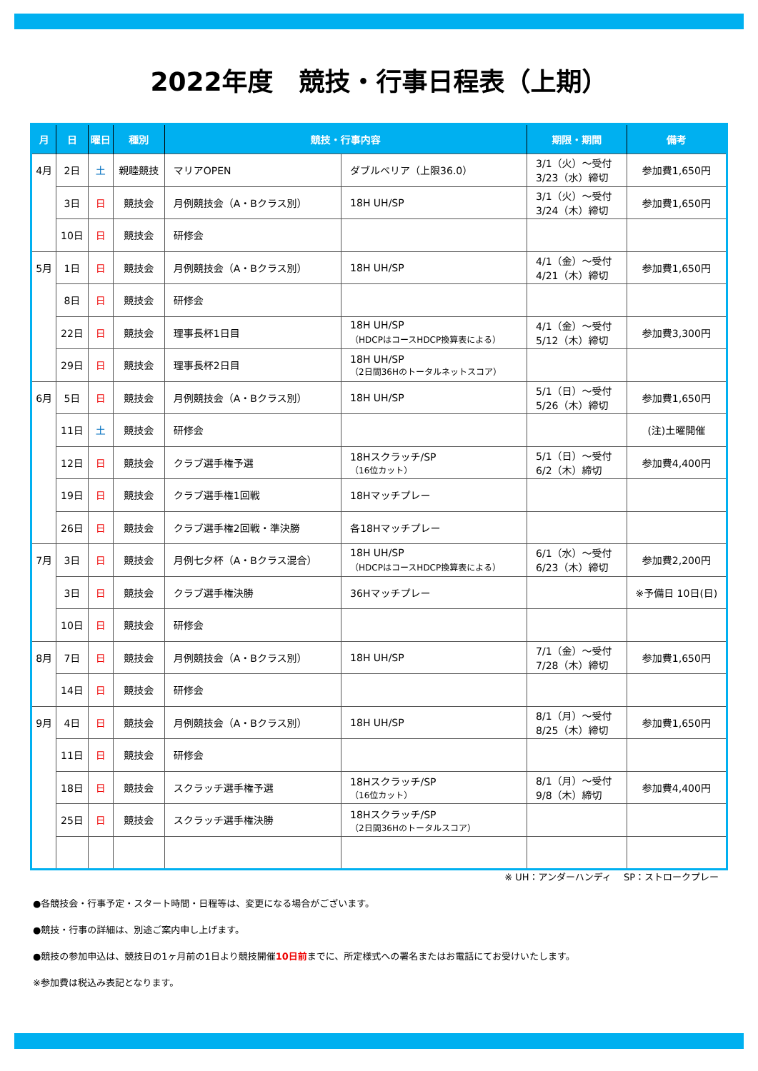2022年度　競技・行事日程表（上期）
| 月 | 日 | 曜日 | 種別 | 競技・行事内容 | | 期限・期間 | 備考 |
| --- | --- | --- | --- | --- | --- | --- | --- |
| 4月 | 2日 | 土 | 親睦競技 | マリアOPEN | ダブルペリア（上限36.0） | 3/1（火）～受付 3/23（水）締切 | 参加費1,650円 |
| | 3日 | 日 | 競技会 | 月例競技会（A・Bクラス別） | 18H UH/SP | 3/1（火）～受付 3/24（木）締切 | 参加費1,650円 |
| | 10日 | 日 | 競技会 | 研修会 | | | |
| 5月 | 1日 | 日 | 競技会 | 月例競技会（A・Bクラス別） | 18H UH/SP | 4/1（金）～受付 4/21（木）締切 | 参加費1,650円 |
| | 8日 | 日 | 競技会 | 研修会 | | | |
| | 22日 | 日 | 競技会 | 理事長杯1日目 | 18H UH/SP （HDCPはコースHDCP換算表による） | 4/1（金）～受付 5/12（木）締切 | 参加費3,300円 |
| | 29日 | 日 | 競技会 | 理事長杯2日目 | 18H UH/SP （2日間36Hのトータルネットスコア） | | |
| 6月 | 5日 | 日 | 競技会 | 月例競技会（A・Bクラス別） | 18H UH/SP | 5/1（日）～受付 5/26（木）締切 | 参加費1,650円 |
| | 11日 | 土 | 競技会 | 研修会 | | | (注)土曜開催 |
| | 12日 | 日 | 競技会 | クラブ選手権予選 | 18Hスクラッチ/SP （16位カット） | 5/1（日）～受付 6/2（木）締切 | 参加費4,400円 |
| | 19日 | 日 | 競技会 | クラブ選手権1回戦 | 18Hマッチプレー | | |
| | 26日 | 日 | 競技会 | クラブ選手権2回戦・準決勝 | 各18Hマッチプレー | | |
| 7月 | 3日 | 日 | 競技会 | 月例七夕杯（A・Bクラス混合） | 18H UH/SP （HDCPはコースHDCP換算表による） | 6/1（水）～受付 6/23（木）締切 | 参加費2,200円 |
| | 3日 | 日 | 競技会 | クラブ選手権決勝 | 36Hマッチプレー | | ※予備日 10日(日) |
| | 10日 | 日 | 競技会 | 研修会 | | | |
| 8月 | 7日 | 日 | 競技会 | 月例競技会（A・Bクラス別） | 18H UH/SP | 7/1（金）～受付 7/28（木）締切 | 参加費1,650円 |
| | 14日 | 日 | 競技会 | 研修会 | | | |
| 9月 | 4日 | 日 | 競技会 | 月例競技会（A・Bクラス別） | 18H UH/SP | 8/1（月）～受付 8/25（木）締切 | 参加費1,650円 |
| | 11日 | 日 | 競技会 | 研修会 | | | |
| | 18日 | 日 | 競技会 | スクラッチ選手権予選 | 18Hスクラッチ/SP （16位カット） | 8/1（月）～受付 9/8（木）締切 | 参加費4,400円 |
| | 25日 | 日 | 競技会 | スクラッチ選手権決勝 | 18Hスクラッチ/SP （2日間36Hのトータルスコア） | | |
※ UH：アンダーハンディ　 SP：ストロークプレー
●各競技会・行事予定・スタート時間・日程等は、変更になる場合がございます。
●競技・行事の詳細は、別途ご案内申し上げます。
●競技の参加申込は、競技日の1ヶ月前の1日より競技開催10日前までに、所定様式への署名またはお電話にてお受けいたします。
※参加費は税込み表記となります。